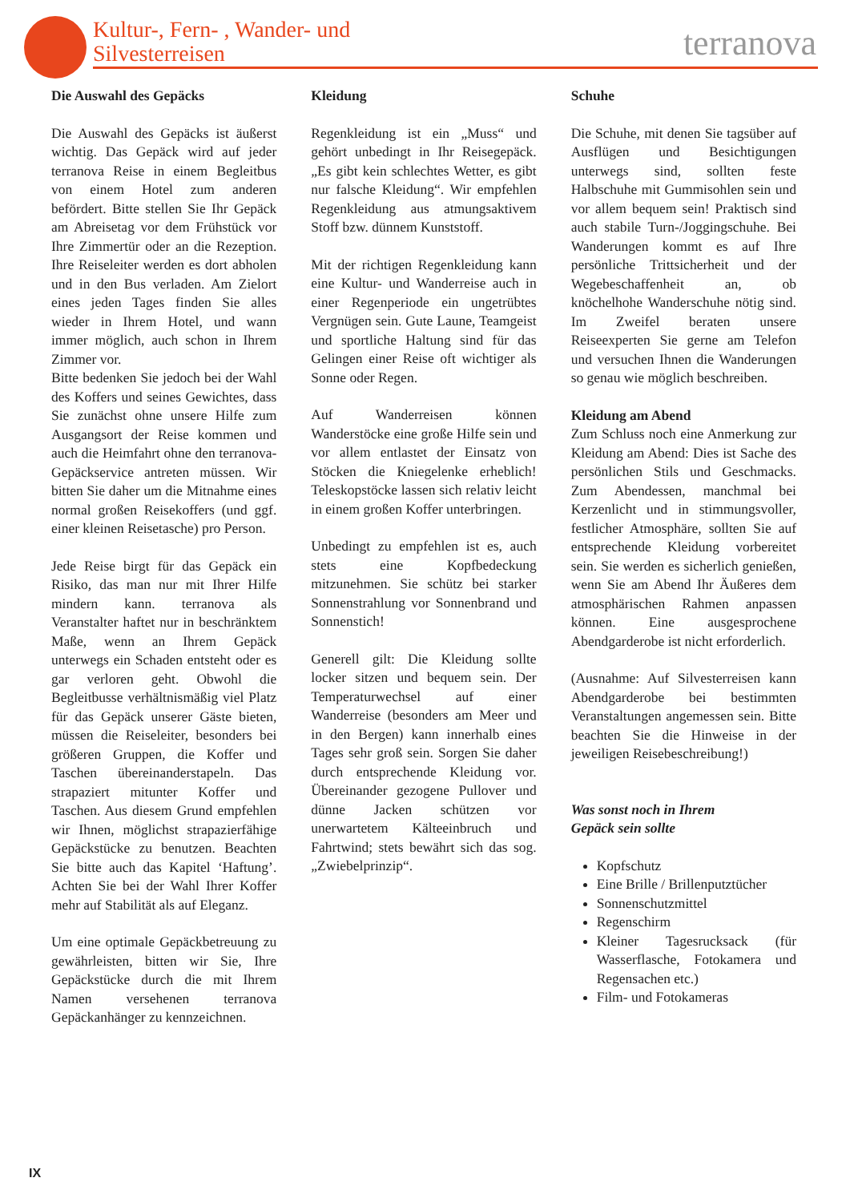Kultur-, Fern- , Wander- und
Silvesterreisen
terranova
Die Auswahl des Gepäcks
Die Auswahl des Gepäcks ist äußerst wichtig. Das Gepäck wird auf jeder terranova Reise in einem Begleitbus von einem Hotel zum anderen befördert. Bitte stellen Sie Ihr Gepäck am Abreisetag vor dem Frühstück vor Ihre Zimmertür oder an die Rezeption. Ihre Reiseleiter werden es dort abholen und in den Bus verladen. Am Zielort eines jeden Tages finden Sie alles wieder in Ihrem Hotel, und wann immer möglich, auch schon in Ihrem Zimmer vor.
Bitte bedenken Sie jedoch bei der Wahl des Koffers und seines Gewichtes, dass Sie zunächst ohne unsere Hilfe zum Ausgangsort der Reise kommen und auch die Heimfahrt ohne den terranova-Gepäckservice antreten müssen. Wir bitten Sie daher um die Mitnahme eines normal großen Reisekoffers (und ggf. einer kleinen Reisetasche) pro Person.
Jede Reise birgt für das Gepäck ein Risiko, das man nur mit Ihrer Hilfe mindern kann. terranova als Veranstalter haftet nur in beschränktem Maße, wenn an Ihrem Gepäck unterwegs ein Schaden entsteht oder es gar verloren geht. Obwohl die Begleitbusse verhältnismäßig viel Platz für das Gepäck unserer Gäste bieten, müssen die Reiseleiter, besonders bei größeren Gruppen, die Koffer und Taschen übereinanderstapeln. Das strapaziert mitunter Koffer und Taschen. Aus diesem Grund empfehlen wir Ihnen, möglichst strapazierfähige Gepäckstücke zu benutzen. Beachten Sie bitte auch das Kapitel ‘Haftung’. Achten Sie bei der Wahl Ihrer Koffer mehr auf Stabilität als auf Eleganz.
Um eine optimale Gepäckbetreuung zu gewährleisten, bitten wir Sie, Ihre Gepäckstücke durch die mit Ihrem Namen versehenen terranova Gepäckanhänger zu kennzeichnen.
Kleidung
Regenkleidung ist ein „Muss“ und gehört unbedingt in Ihr Reisegepäck. „Es gibt kein schlechtes Wetter, es gibt nur falsche Kleidung“. Wir empfehlen Regenkleidung aus atmungsaktivem Stoff bzw. dünnem Kunststoff.
Mit der richtigen Regenkleidung kann eine Kultur- und Wanderreise auch in einer Regenperiode ein ungetrübtes Vergnügen sein. Gute Laune, Teamgeist und sportliche Haltung sind für das Gelingen einer Reise oft wichtiger als Sonne oder Regen.
Auf Wanderreisen können Wanderstöcke eine große Hilfe sein und vor allem entlastet der Einsatz von Stöcken die Kniegelenke erheblich! Teleskopstöcke lassen sich relativ leicht in einem großen Koffer unterbringen.
Unbedingt zu empfehlen ist es, auch stets eine Kopfbedeckung mitzunehmen. Sie schütz bei starker Sonnenstrahlung vor Sonnenbrand und Sonnenstich!
Generell gilt: Die Kleidung sollte locker sitzen und bequem sein. Der Temperaturwechsel auf einer Wanderreise (besonders am Meer und in den Bergen) kann innerhalb eines Tages sehr groß sein. Sorgen Sie daher durch entsprechende Kleidung vor. Übereinander gezogene Pullover und dünne Jacken schützen vor unerwartetem Kälteeinbruch und Fahrtwind; stets bewährt sich das sog. „Zwiebelprinzip“.
Schuhe
Die Schuhe, mit denen Sie tagsüber auf Ausflügen und Besichtigungen unterwegs sind, sollten feste Halbschuhe mit Gummisohlen sein und vor allem bequem sein! Praktisch sind auch stabile Turn-/Joggingschuhe. Bei Wanderungen kommt es auf Ihre persönliche Trittsicherheit und der Wegebeschaffenheit an, ob knöchelhohe Wanderschuhe nötig sind. Im Zweifel beraten unsere Reiseexperten Sie gerne am Telefon und versuchen Ihnen die Wanderungen so genau wie möglich beschreiben.
Kleidung am Abend
Zum Schluss noch eine Anmerkung zur Kleidung am Abend: Dies ist Sache des persönlichen Stils und Geschmacks. Zum Abendessen, manchmal bei Kerzenlicht und in stimmungsvoller, festlicher Atmosphäre, sollten Sie auf entsprechende Kleidung vorbereitet sein. Sie werden es sicherlich genießen, wenn Sie am Abend Ihr Äußeres dem atmosphärischen Rahmen anpassen können. Eine ausgesprochene Abendgarderobe ist nicht erforderlich.
(Ausnahme: Auf Silvesterreisen kann Abendgarderobe bei bestimmten Veranstaltungen angemessen sein. Bitte beachten Sie die Hinweise in der jeweiligen Reisebeschreibung!)
Was sonst noch in Ihrem
Gepäck sein sollte
Kopfschutz
Eine Brille / Brillenputztücher
Sonnenschutzmittel
Regenschirm
Kleiner Tagesrucksack (für Wasserflasche, Fotokamera und Regensachen etc.)
Film- und Fotokameras
IX